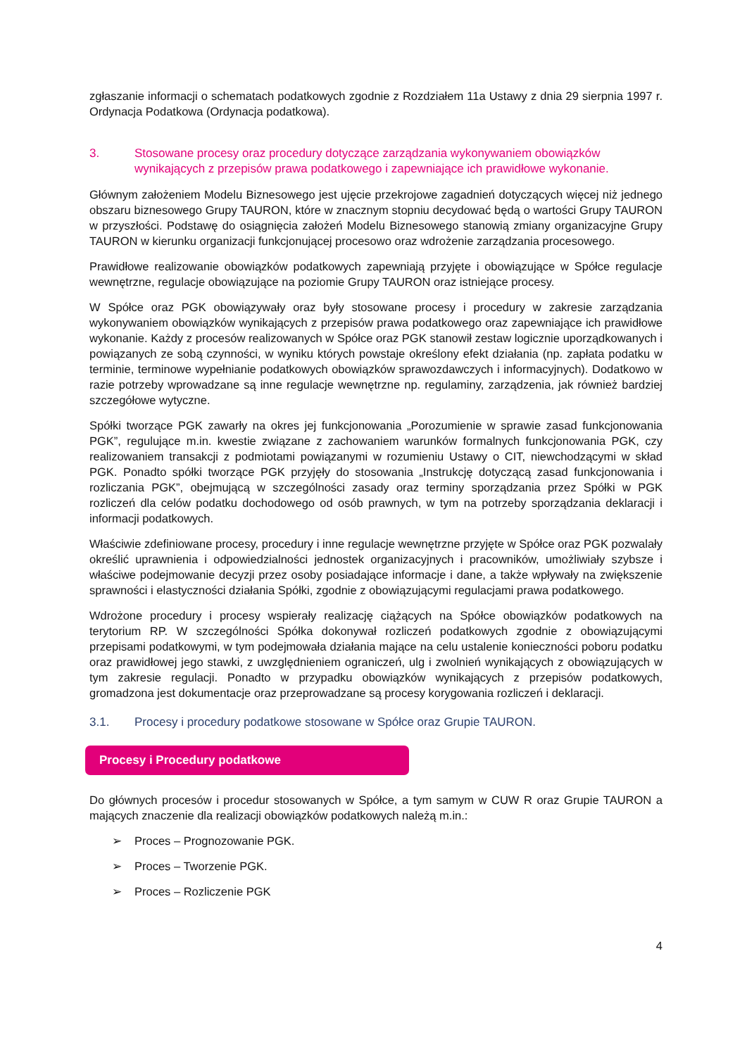zgłaszanie informacji o schematach podatkowych zgodnie z Rozdziałem 11a Ustawy z dnia 29 sierpnia 1997 r. Ordynacja Podatkowa (Ordynacja podatkowa).
3. Stosowane procesy oraz procedury dotyczące zarządzania wykonywaniem obowiązków wynikających z przepisów prawa podatkowego i zapewniające ich prawidłowe wykonanie.
Głównym założeniem Modelu Biznesowego jest ujęcie przekrojowe zagadnień dotyczących więcej niż jednego obszaru biznesowego Grupy TAURON, które w znacznym stopniu decydować będą o wartości Grupy TAURON w przyszłości. Podstawę do osiągnięcia założeń Modelu Biznesowego stanowią zmiany organizacyjne Grupy TAURON w kierunku organizacji funkcjonującej procesowo oraz wdrożenie zarządzania procesowego.
Prawidłowe realizowanie obowiązków podatkowych zapewniają przyjęte i obowiązujące w Spółce regulacje wewnętrzne, regulacje obowiązujące na poziomie Grupy TAURON oraz istniejące procesy.
W Spółce oraz PGK obowiązywały oraz były stosowane procesy i procedury w zakresie zarządzania wykonywaniem obowiązków wynikających z przepisów prawa podatkowego oraz zapewniające ich prawidłowe wykonanie. Każdy z procesów realizowanych w Spółce oraz PGK stanowił zestaw logicznie uporządkowanych i powiązanych ze sobą czynności, w wyniku których powstaje określony efekt działania (np. zapłata podatku w terminie, terminowe wypełnianie podatkowych obowiązków sprawozdawczych i informacyjnych). Dodatkowo w razie potrzeby wprowadzane są inne regulacje wewnętrzne np. regulaminy, zarządzenia, jak również bardziej szczegółowe wytyczne.
Spółki tworzące PGK zawarły na okres jej funkcjonowania „Porozumienie w sprawie zasad funkcjonowania PGK”, regulujące m.in. kwestie związane z zachowaniem warunków formalnych funkcjonowania PGK, czy realizowaniem transakcji z podmiotami powiązanymi w rozumieniu Ustawy o CIT, niewchodzącymi w skład PGK. Ponadto spółki tworzące PGK przyjęły do stosowania „Instrukcję dotyczącą zasad funkcjonowania i rozliczania PGK”, obejmującą w szczególności zasady oraz terminy sporządzania przez Spółki w PGK rozliczeń dla celów podatku dochodowego od osób prawnych, w tym na potrzeby sporządzania deklaracji i informacji podatkowych.
Właściwie zdefiniowane procesy, procedury i inne regulacje wewnętrzne przyjęte w Spółce oraz PGK pozwalały określić uprawnienia i odpowiedzialności jednostek organizacyjnych i pracowników, umożliwiały szybsze i właściwe podejmowanie decyzji przez osoby posiadające informacje i dane, a także wpływały na zwiększenie sprawności i elastyczności działania Spółki, zgodnie z obowiązującymi regulacjami prawa podatkowego.
Wdrożone procedury i procesy wspierały realizację ciążących na Spółce obowiązków podatkowych na terytorium RP. W szczególności Spółka dokonywał rozliczeń podatkowych zgodnie z obowiązującymi przepisami podatkowymi, w tym podejmowała działania mające na celu ustalenie konieczności poboru podatku oraz prawidłowej jego stawki, z uwzględnieniem ograniczeń, ulg i zwolnień wynikających z obowiązujących w tym zakresie regulacji. Ponadto w przypadku obowiązków wynikających z przepisów podatkowych, gromadzona jest dokumentacje oraz przeprowadzane są procesy korygowania rozliczeń i deklaracji.
3.1. Procesy i procedury podatkowe stosowane w Spółce oraz Grupie TAURON.
Procesy i Procedury podatkowe
Do głównych procesów i procedur stosowanych w Spółce, a tym samym w CUW R oraz Grupie TAURON a mających znaczenie dla realizacji obowiązków podatkowych należą m.in.:
➢ Proces – Prognozowanie PGK.
➢ Proces – Tworzenie PGK.
➢ Proces – Rozliczenie PGK
4